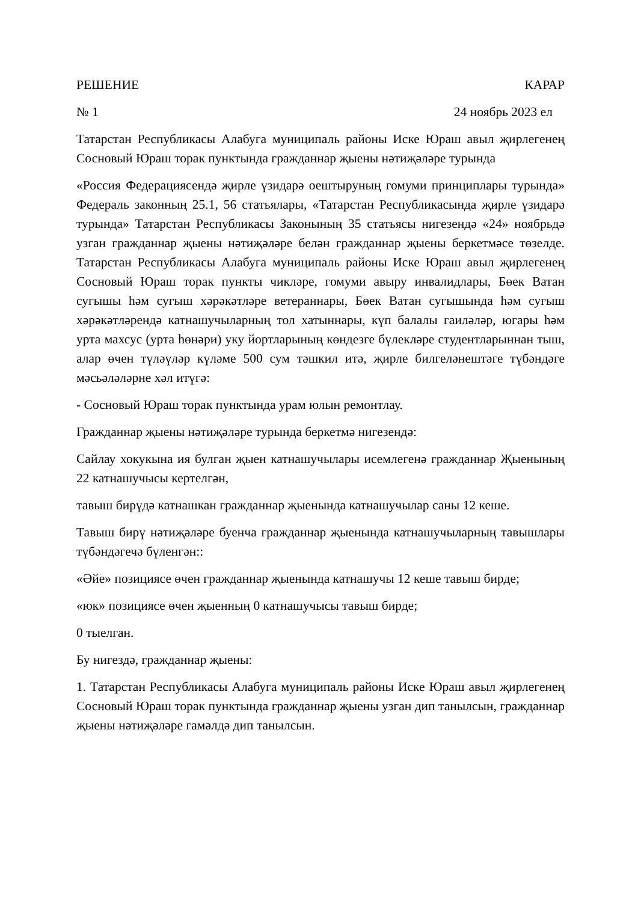РЕШЕНИЕ КАРАР
№ 1 24 ноябрь 2023 ел
Татарстан Республикасы Алабуга муниципаль районы Иске Юраш авыл җирлегенең Сосновый Юраш торак пунктында гражданнар җыены нәтиҗәләре турында
«Россия Федерациясендә җирле үзидарә оештыруның гомуми принциплары турында» Федераль законның 25.1, 56 статьялары, «Татарстан Республикасында җирле үзидарә турында» Татарстан Республикасы Законының 35 статьясы нигезендә «24» ноябрьдә узган гражданнар җыены нәтиҗәләре белән гражданнар җыены беркетмәсе төзелде. Татарстан Республикасы Алабуга муниципаль районы Иске Юраш авыл җирлегенең Сосновый Юраш торак пункты чикләре, гомуми авыру инвалидлары, Бөек Ватан сугышы һәм сугыш хәрәкәтләре ветераннары, Бөек Ватан сугышында һәм сугыш хәрәкәтләрендә катнашучыларның тол хатыннары, күп балалы гаиләләр, югары һәм урта махсус (урта һөнәри) уку йортларының көндезге бүлекләре студентларыннан тыш, алар өчен түләүләр күләме 500 сум тәшкил итә, җирле билгеләнештәге түбәндәге мәсьәләләрне хәл итүгә:
- Сосновый Юраш торак пунктында урам юлын ремонтлау.
Гражданнар җыены нәтиҗәләре турында беркетмә нигезендә:
Сайлау хокукына ия булган җыен катнашучылары исемлегенә гражданнар Җыенының 22 катнашучысы кертелгән,
тавыш бирүдә катнашкан гражданнар җыенында катнашучылар саны 12 кеше.
Тавыш бирү нәтиҗәләре буенча гражданнар җыенында катнашучыларның тавышлары түбәндәгечә бүленгән::
«Әйе» позициясе өчен гражданнар җыенында катнашучы 12 кеше тавыш бирде;
«юк» позициясе өчен җыенның 0 катнашучысы тавыш бирде;
0 тыелган.
Бу нигездә, гражданнар җыены:
1. Татарстан Республикасы Алабуга муниципаль районы Иске Юраш авыл җирлегенең Сосновый Юраш торак пунктында гражданнар җыены узган дип танылсын, гражданнар җыены нәтиҗәләре гамәлдә дип танылсын.